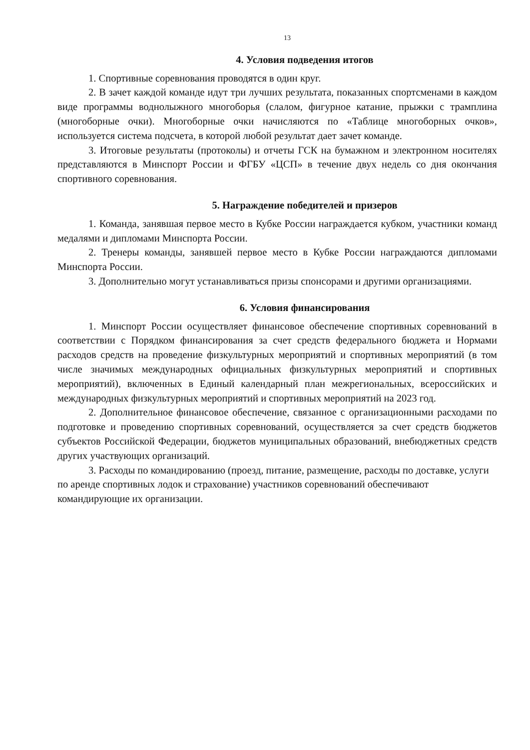13
4. Условия подведения итогов
1. Спортивные соревнования проводятся в один круг.
2. В зачет каждой команде идут три лучших результата, показанных спортсменами в каждом виде программы воднолыжного многоборья (слалом, фигурное катание, прыжки с трамплина (многоборные очки). Многоборные очки начисляются по «Таблице многоборных очков», используется система подсчета, в которой любой результат дает зачет команде.
3. Итоговые результаты (протоколы) и отчеты ГСК на бумажном и электронном носителях представляются в Минспорт России и ФГБУ «ЦСП» в течение двух недель со дня окончания спортивного соревнования.
5. Награждение победителей и призеров
1. Команда, занявшая первое место в Кубке России награждается кубком, участники команд медалями и дипломами Минспорта России.
2. Тренеры команды, занявшей первое место в Кубке России награждаются дипломами Минспорта России.
3. Дополнительно могут устанавливаться призы спонсорами и другими организациями.
6. Условия финансирования
1. Минспорт России осуществляет финансовое обеспечение спортивных соревнований в соответствии с Порядком финансирования за счет средств федерального бюджета и Нормами расходов средств на проведение физкультурных мероприятий и спортивных мероприятий (в том числе значимых международных официальных физкультурных мероприятий и спортивных мероприятий), включенных в Единый календарный план межрегиональных, всероссийских и международных физкультурных мероприятий и спортивных мероприятий на 2023 год.
2. Дополнительное финансовое обеспечение, связанное с организационными расходами по подготовке и проведению спортивных соревнований, осуществляется за счет средств бюджетов субъектов Российской Федерации, бюджетов муниципальных образований, внебюджетных средств других участвующих организаций.
3. Расходы по командированию (проезд, питание, размещение, расходы по доставке, услуги по аренде спортивных лодок и страхование) участников соревнований обеспечивают командирующие их организации.